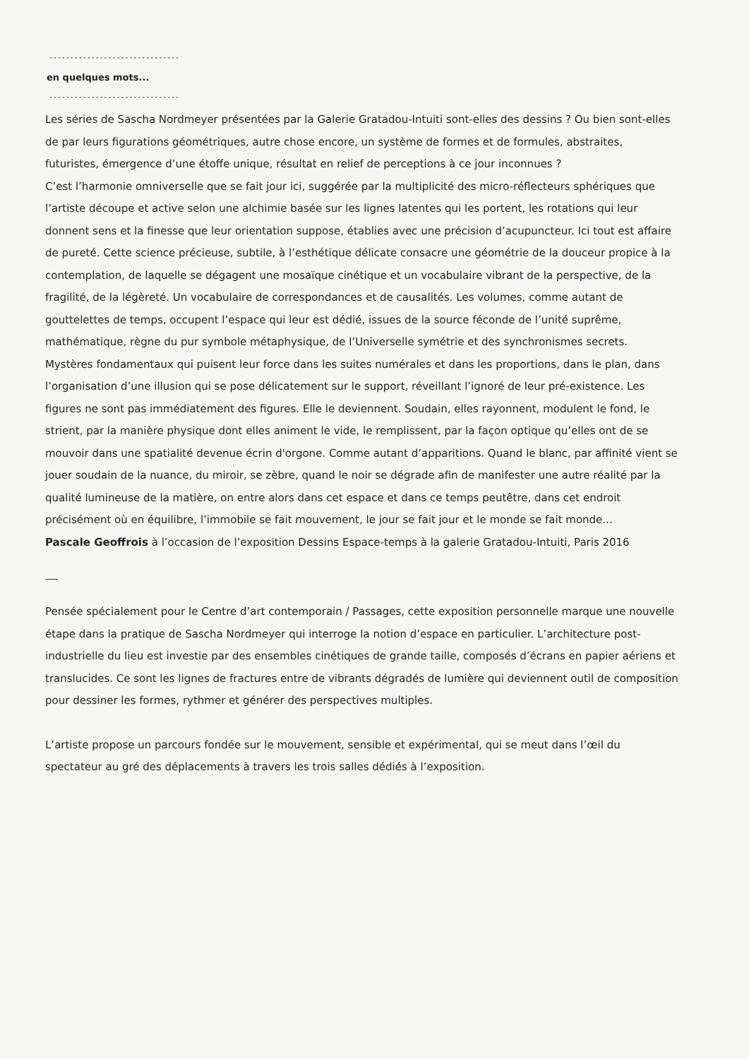-------------------------------
en quelques mots...
-------------------------------
Les séries de Sascha Nordmeyer présentées par la Galerie Gratadou-Intuiti sont-elles des dessins ? Ou bien sont-elles de par leurs figurations géométriques, autre chose encore, un système de formes et de formules, abstraites, futuristes, émergence d’une étoffe unique, résultat en relief de perceptions à ce jour inconnues ?
C’est l’harmonie omniverselle que se fait jour ici, suggérée par la multiplicité des micro-réflecteurs sphériques que l’artiste découpe et active selon une alchimie basée sur les lignes latentes qui les portent, les rotations qui leur donnent sens et la finesse que leur orientation suppose, établies avec une précision d’acupuncteur. Ici tout est affaire de pureté. Cette science précieuse, subtile, à l’esthétique délicate consacre une géométrie de la douceur propice à la contemplation, de laquelle se dégagent une mosaïque cinétique et un vocabulaire vibrant de la perspective, de la fragilité, de la légèreté. Un vocabulaire de correspondances et de causalités. Les volumes, comme autant de gouttelettes de temps, occupent l’espace qui leur est dédié, issues de la source féconde de l’unité suprême, mathématique, règne du pur symbole métaphysique, de l’Universelle symétrie et des synchronismes secrets. Mystères fondamentaux qui puisent leur force dans les suites numérales et dans les proportions, dans le plan, dans l’organisation d’une illusion qui se pose délicatement sur le support, réveillant l’ignoré de leur pré-existence. Les figures ne sont pas immédiatement des figures. Elle le deviennent. Soudain, elles rayonnent, modulent le fond, le strient, par la manière physique dont elles animent le vide, le remplissent, par la façon optique qu’elles ont de se mouvoir dans une spatialité devenue écrin d'orgone. Comme autant d’apparitions. Quand le blanc, par affinité vient se jouer soudain de la nuance, du miroir, se zèbre, quand le noir se dégrade afin de manifester une autre réalité par la qualité lumineuse de la matière, on entre alors dans cet espace et dans ce temps peutêtre, dans cet endroit précisément où en équilibre, l’immobile se fait mouvement, le jour se fait jour et le monde se fait monde...
Pascale Geoffrois à l’occasion de l’exposition Dessins Espace-temps à la galerie Gratadou-Intuiti, Paris 2016
Pensée spécialement pour le Centre d’art contemporain / Passages, cette exposition personnelle marque une nouvelle étape dans la pratique de Sascha Nordmeyer qui interroge la notion d’espace en particulier. L’architecture post-industrielle du lieu est investie par des ensembles cinétiques de grande taille, composés d’écrans en papier aériens et translucides. Ce sont les lignes de fractures entre de vibrants dégradés de lumière qui deviennent outil de composition pour dessiner les formes, rythmer et générer des perspectives multiples.
L’artiste propose un parcours fondée sur le mouvement, sensible et expérimental, qui se meut dans l’œil du spectateur au gré des déplacements à travers les trois salles dédiés à l’exposition.